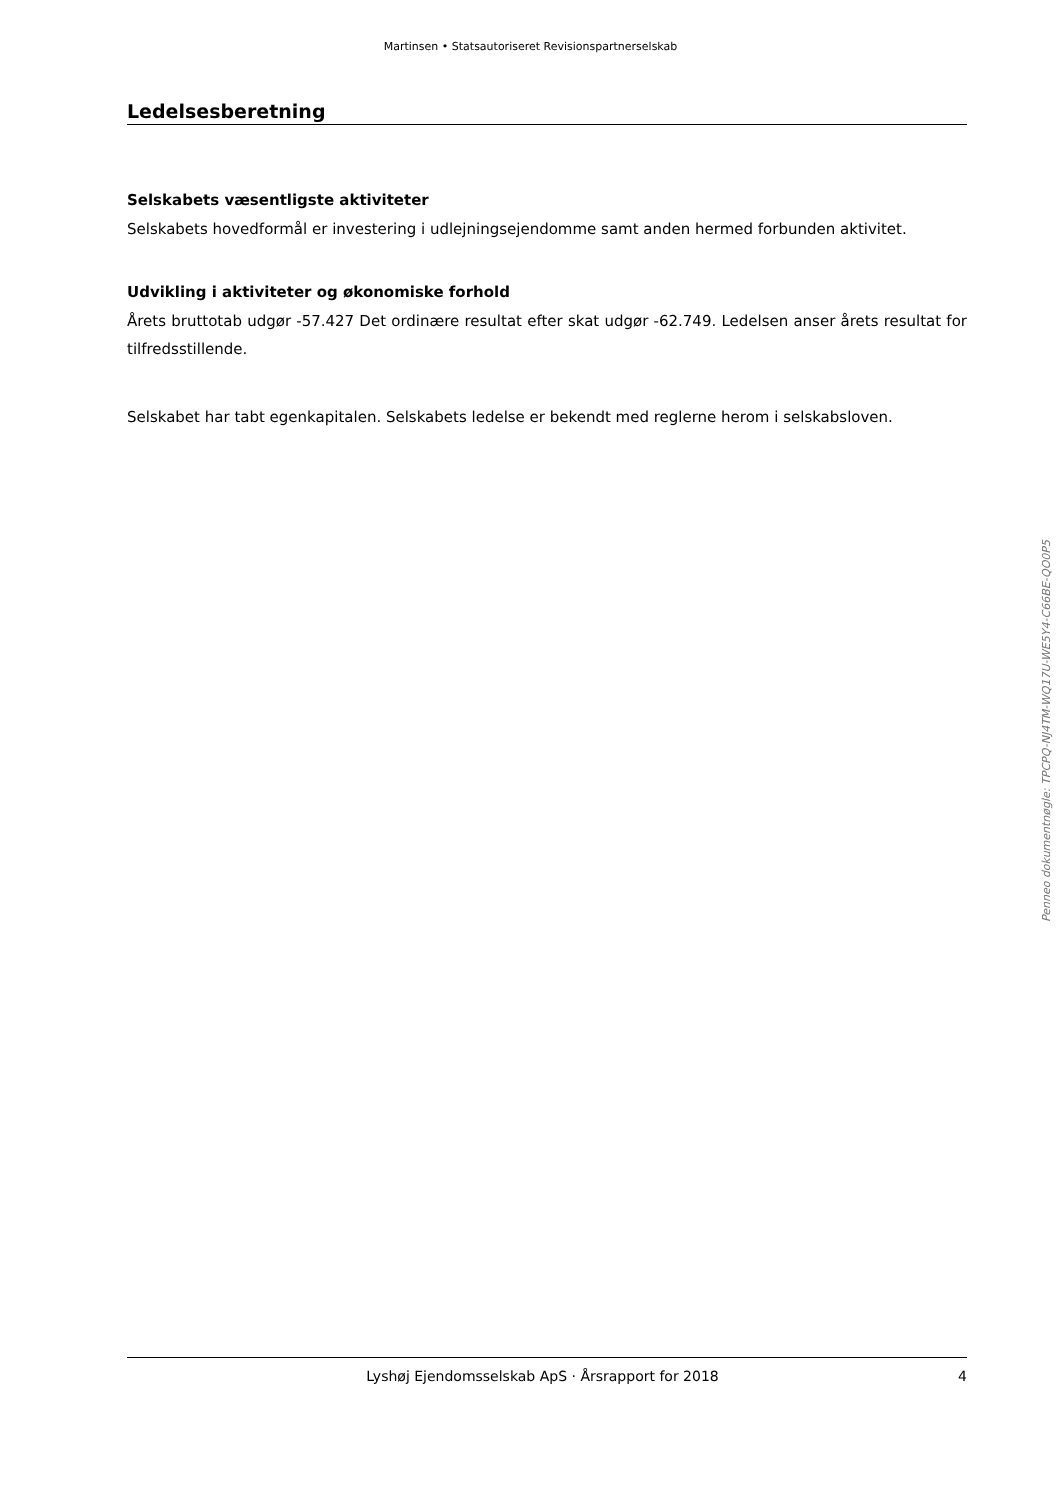Martinsen • Statsautoriseret Revisionspartnerselskab
Ledelsesberetning
Selskabets væsentligste aktiviteter
Selskabets hovedformål er investering i udlejningsejendomme samt anden hermed forbunden aktivitet.
Udvikling i aktiviteter og økonomiske forhold
Årets bruttotab udgør -57.427 Det ordinære resultat efter skat udgør -62.749. Ledelsen anser årets resultat for tilfredsstillende.
Selskabet har tabt egenkapitalen. Selskabets ledelse er bekendt med reglerne herom i selskabsloven.
Penneo dokumentnøgle: TPCPQ-NJ4TM-WQ17U-WE5Y4-C66BE-QO0P5
Lyshøj Ejendomsselskab ApS · Årsrapport for 2018 4